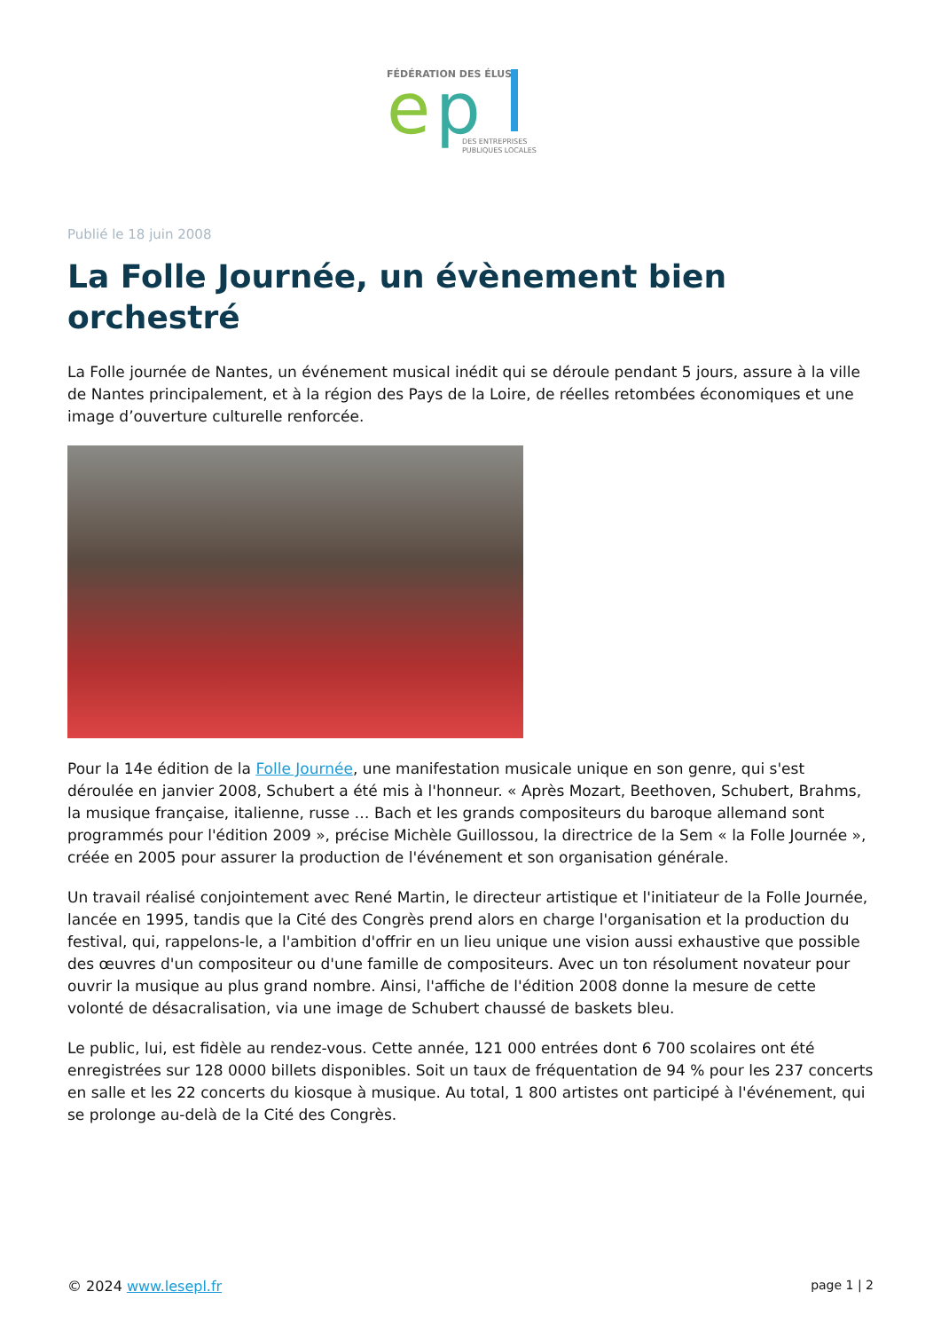FÉDÉRATION DES ÉLUS
e
p
DES ENTREPRISES
PUBLIQUES LOCALES
Publié le 18 juin 2008
La Folle Journée, un évènement bien orchestré
La Folle journée de Nantes, un événement musical inédit qui se déroule pendant 5 jours, assure à la ville de Nantes principalement, et à la région des Pays de la Loire, de réelles retombées économiques et une image d’ouverture culturelle renforcée.
Pour la 14e édition de la Folle Journée, une manifestation musicale unique en son genre, qui s'est déroulée en janvier 2008, Schubert a été mis à l'honneur. « Après Mozart, Beethoven, Schubert, Brahms, la musique française, italienne, russe … Bach et les grands compositeurs du baroque allemand sont programmés pour l'édition 2009 », précise Michèle Guillossou, la directrice de la Sem « la Folle Journée », créée en 2005 pour assurer la production de l'événement et son organisation générale.
Un travail réalisé conjointement avec René Martin, le directeur artistique et l'initiateur de la Folle Journée, lancée en 1995, tandis que la Cité des Congrès prend alors en charge l'organisation et la production du festival, qui, rappelons-le, a l'ambition d'offrir en un lieu unique une vision aussi exhaustive que possible des œuvres d'un compositeur ou d'une famille de compositeurs. Avec un ton résolument novateur pour ouvrir la musique au plus grand nombre. Ainsi, l'affiche de l'édition 2008 donne la mesure de cette volonté de désacralisation, via une image de Schubert chaussé de baskets bleu.
Le public, lui, est fidèle au rendez-vous. Cette année, 121 000 entrées dont 6 700 scolaires ont été enregistrées sur 128 0000 billets disponibles. Soit un taux de fréquentation de 94 % pour les 237 concerts en salle et les 22 concerts du kiosque à musique. Au total, 1 800 artistes ont participé à l'événement, qui se prolonge au-delà de la Cité des Congrès.
© 2024 www.lesepl.fr page 1 | 2